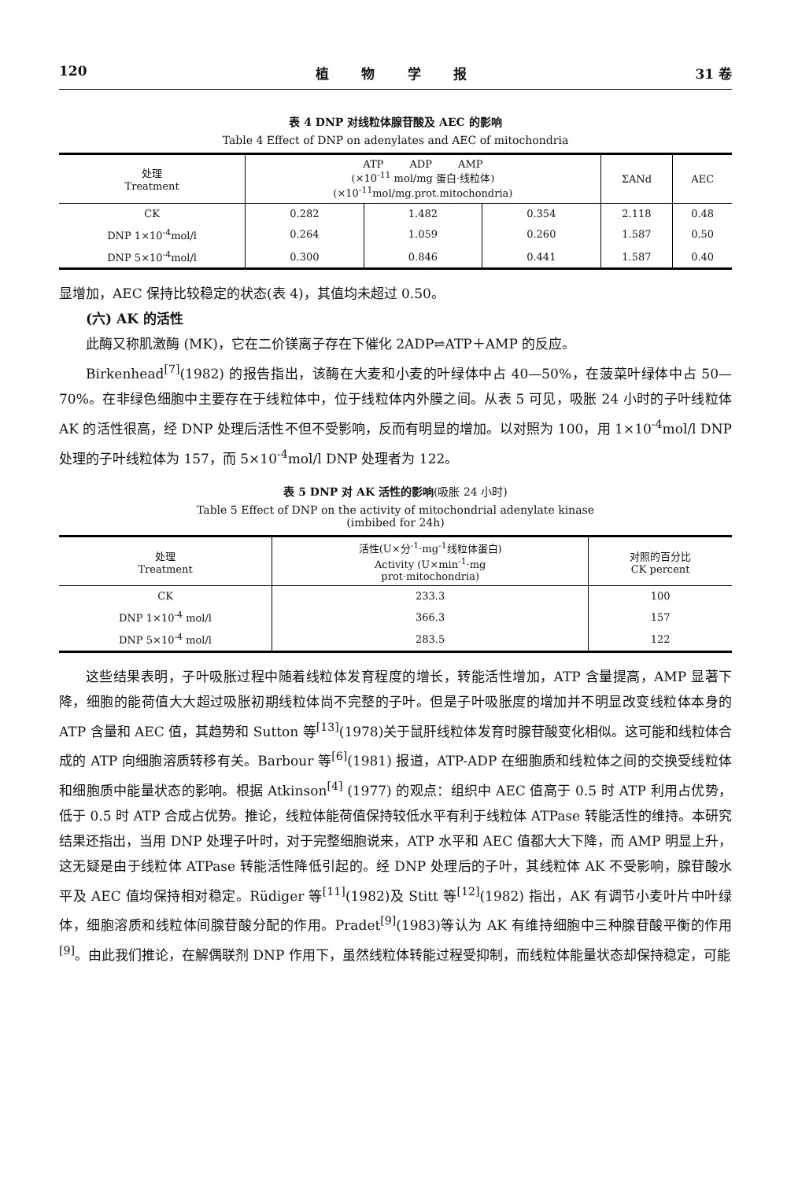120 植 物 学 报 31 卷
表 4 DNP 对线粒体腺苷酸及 AEC 的影响
Table 4 Effect of DNP on adenylates and AEC of mitochondria
| 处理 Treatment | ATP ADP AMP (×10<sup>-11</sup> mol/mg 蛋白·线粒体) (×10<sup>-11</sup>mol/mg.prot.mitochondria) | | | ΣANd | AEC |
| --- | --- | --- | --- | --- | --- |
| CK | 0.282 | 1.482 | 0.354 | 2.118 | 0.48 |
| DNP 1×10<sup>-4</sup>mol/l | 0.264 | 1.059 | 0.260 | 1.587 | 0.50 |
| DNP 5×10<sup>-4</sup>mol/l | 0.300 | 0.846 | 0.441 | 1.587 | 0.40 |
显增加，AEC 保持比较稳定的状态(表 4)，其值均未超过 0.50。
(六) AK 的活性
此酶又称肌激酶 (MK)，它在二价镁离子存在下催化 2ADP⇌ATP＋AMP 的反应。
Birkenhead<sup>[7]</sup>(1982) 的报告指出，该酶在大麦和小麦的叶绿体中占 40—50%，在菠菜叶绿体中占 50—70%。在非绿色细胞中主要存在于线粒体中，位于线粒体内外膜之间。从表 5 可见，吸胀 24 小时的子叶线粒体 AK 的活性很高，经 DNP 处理后活性不但不受影响，反而有明显的增加。以对照为 100，用 1×10<sup>-4</sup>mol/l DNP 处理的子叶线粒体为 157，而 5×10<sup>-4</sup>mol/l DNP 处理者为 122。
表 5 DNP 对 AK 活性的影响(吸胀 24 小时)
Table 5 Effect of DNP on the activity of mitochondrial adenylate kinase
(imbibed for 24h)
| 处理 Treatment | 活性(U×分<sup>-1</sup>·mg<sup>-1</sup>线粒体蛋白) Activity (U×min<sup>-1</sup>·mg prot·mitochondria) | 对照的百分比 CK percent |
| --- | --- | --- |
| CK | 233.3 | 100 |
| DNP 1×10<sup>-4</sup> mol/l | 366.3 | 157 |
| DNP 5×10<sup>-4</sup> mol/l | 283.5 | 122 |
这些结果表明，子叶吸胀过程中随着线粒体发育程度的增长，转能活性增加，ATP 含量提高，AMP 显著下降，细胞的能荷值大大超过吸胀初期线粒体尚不完整的子叶。但是子叶吸胀度的增加并不明显改变线粒体本身的 ATP 含量和 AEC 值，其趋势和 Sutton 等<sup>[13]</sup>(1978)关于鼠肝线粒体发育时腺苷酸变化相似。这可能和线粒体合成的 ATP 向细胞溶质转移有关。Barbour 等<sup>[6]</sup>(1981) 报道，ATP-ADP 在细胞质和线粒体之间的交换受线粒体和细胞质中能量状态的影响。根据 Atkinson<sup>[4]</sup> (1977) 的观点：组织中 AEC 值高于 0.5 时 ATP 利用占优势，低于 0.5 时 ATP 合成占优势。推论，线粒体能荷值保持较低水平有利于线粒体 ATPase 转能活性的维持。本研究结果还指出，当用 DNP 处理子叶时，对于完整细胞说来，ATP 水平和 AEC 值都大大下降，而 AMP 明显上升，这无疑是由于线粒体 ATPase 转能活性降低引起的。经 DNP 处理后的子叶，其线粒体 AK 不受影响，腺苷酸水平及 AEC 值均保持相对稳定。Rüdiger 等<sup>[11]</sup>(1982)及 Stitt 等<sup>[12]</sup>(1982) 指出，AK 有调节小麦叶片中叶绿体，细胞溶质和线粒体间腺苷酸分配的作用。Pradet<sup>[9]</sup>(1983)等认为 AK 有维持细胞中三种腺苷酸平衡的作用<sup>[9]</sup>。由此我们推论，在解偶联剂 DNP 作用下，虽然线粒体转能过程受抑制，而线粒体能量状态却保持稳定，可能